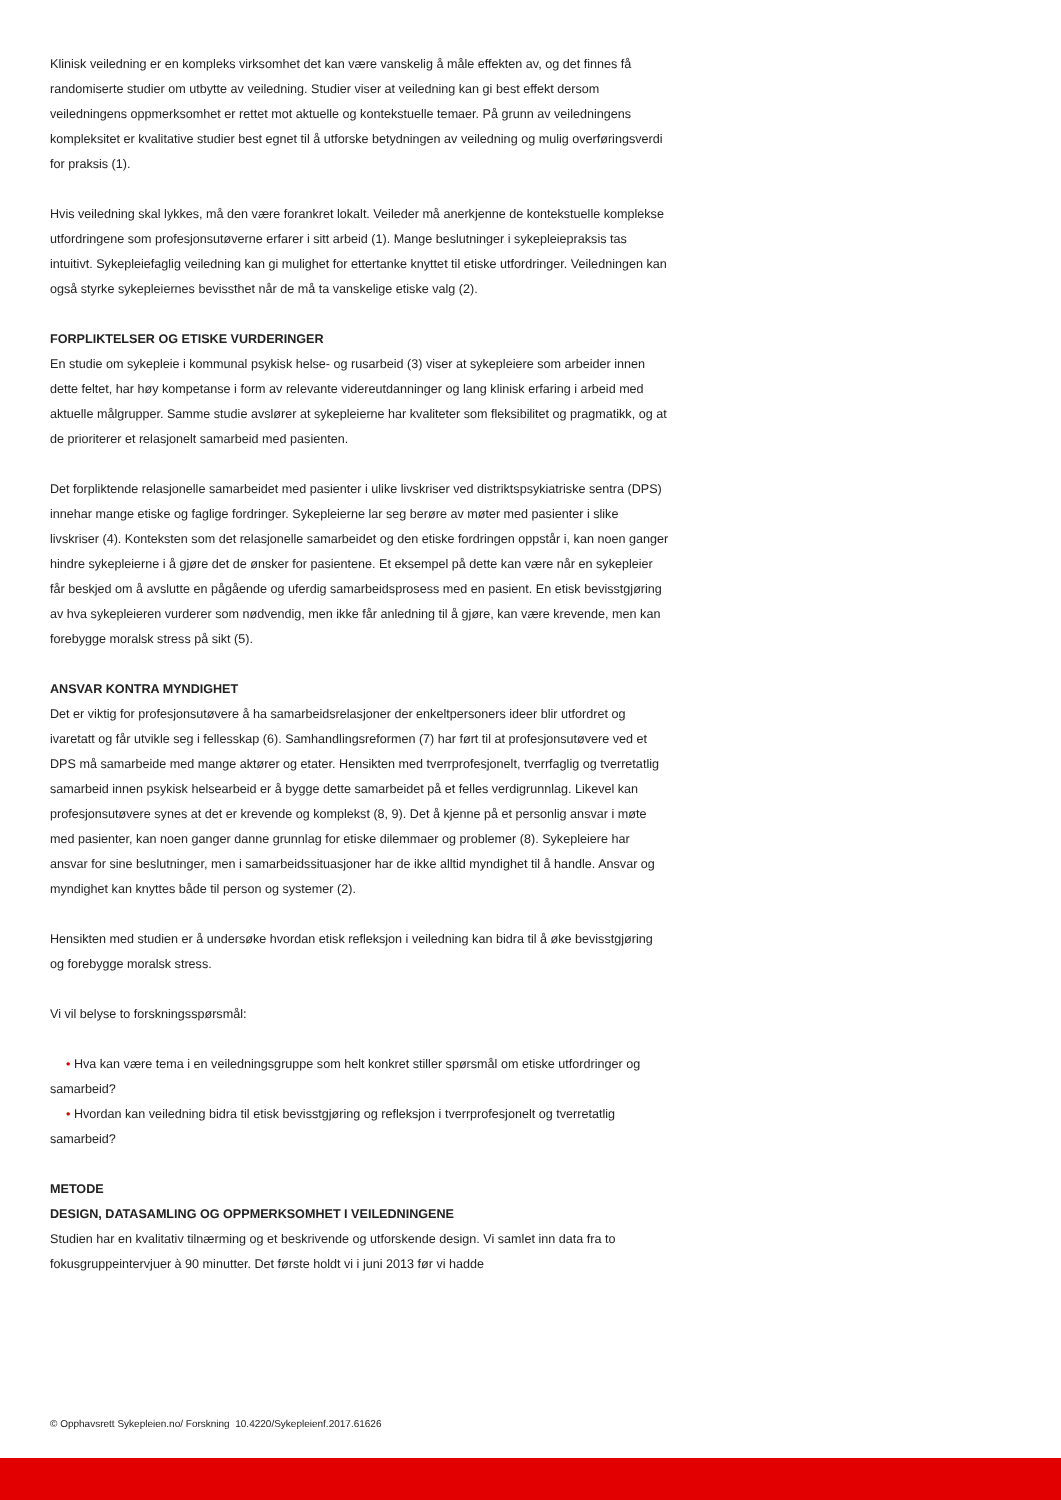Klinisk veiledning er en kompleks virksomhet det kan være vanskelig å måle effekten av, og det finnes få randomiserte studier om utbytte av veiledning. Studier viser at veiledning kan gi best effekt dersom veiledningens oppmerksomhet er rettet mot aktuelle og kontekstuelle temaer. På grunn av veiledningens kompleksitet er kvalitative studier best egnet til å utforske betydningen av veiledning og mulig overføringsverdi for praksis (1).
Hvis veiledning skal lykkes, må den være forankret lokalt. Veileder må anerkjenne de kontekstuelle komplekse utfordringene som profesjonsutøverne erfarer i sitt arbeid (1). Mange beslutninger i sykepleiepraksis tas intuitivt. Sykepleiefaglig veiledning kan gi mulighet for ettertanke knyttet til etiske utfordringer. Veiledningen kan også styrke sykepleiernes bevissthet når de må ta vanskelige etiske valg (2).
FORPLIKTELSER OG ETISKE VURDERINGER
En studie om sykepleie i kommunal psykisk helse- og rusarbeid (3) viser at sykepleiere som arbeider innen dette feltet, har høy kompetanse i form av relevante videreutdanninger og lang klinisk erfaring i arbeid med aktuelle målgrupper. Samme studie avslører at sykepleierne har kvaliteter som fleksibilitet og pragmatikk, og at de prioriterer et relasjonelt samarbeid med pasienten.
Det forpliktende relasjonelle samarbeidet med pasienter i ulike livskriser ved distriktspsykiatriske sentra (DPS) innehar mange etiske og faglige fordringer. Sykepleierne lar seg berøre av møter med pasienter i slike livskriser (4). Konteksten som det relasjonelle samarbeidet og den etiske fordringen oppstår i, kan noen ganger hindre sykepleierne i å gjøre det de ønsker for pasientene. Et eksempel på dette kan være når en sykepleier får beskjed om å avslutte en pågående og uferdig samarbeidsprosess med en pasient. En etisk bevisstgjøring av hva sykepleieren vurderer som nødvendig, men ikke får anledning til å gjøre, kan være krevende, men kan forebygge moralsk stress på sikt (5).
ANSVAR KONTRA MYNDIGHET
Det er viktig for profesjonsutøvere å ha samarbeidsrelasjoner der enkeltpersoners ideer blir utfordret og ivaretatt og får utvikle seg i fellesskap (6). Samhandlingsreformen (7) har ført til at profesjonsutøvere ved et DPS må samarbeide med mange aktører og etater. Hensikten med tverrprofesjonelt, tverrfaglig og tverretatlig samarbeid innen psykisk helsearbeid er å bygge dette samarbeidet på et felles verdigrunnlag. Likevel kan profesjonsutøvere synes at det er krevende og komplekst (8, 9). Det å kjenne på et personlig ansvar i møte med pasienter, kan noen ganger danne grunnlag for etiske dilemmaer og problemer (8). Sykepleiere har ansvar for sine beslutninger, men i samarbeidssituasjoner har de ikke alltid myndighet til å handle. Ansvar og myndighet kan knyttes både til person og systemer (2).
Hensikten med studien er å undersøke hvordan etisk refleksjon i veiledning kan bidra til å øke bevisstgjøring og forebygge moralsk stress.
Vi vil belyse to forskningsspørsmål:
• Hva kan være tema i en veiledningsgruppe som helt konkret stiller spørsmål om etiske utfordringer og samarbeid?
• Hvordan kan veiledning bidra til etisk bevisstgjøring og refleksjon i tverrprofesjonelt og tverretatlig samarbeid?
METODE
DESIGN, DATASAMLING OG OPPMERKSOMHET I VEILEDNINGENE
Studien har en kvalitativ tilnærming og et beskrivende og utforskende design. Vi samlet inn data fra to fokusgruppeintervjuer à 90 minutter. Det første holdt vi i juni 2013 før vi hadde
© Opphavsrett Sykepleien.no/ Forskning 10.4220/Sykepleienf.2017.61626